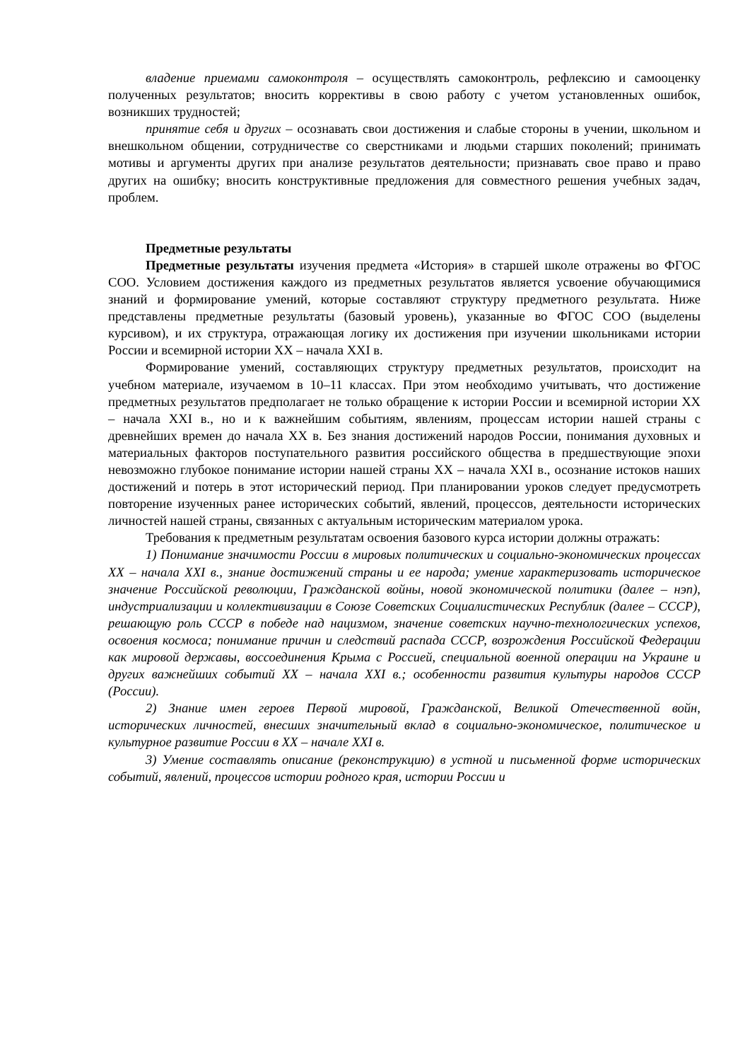владение приемами самоконтроля – осуществлять самоконтроль, рефлексию и самооценку полученных результатов; вносить коррективы в свою работу с учетом установленных ошибок, возникших трудностей;
принятие себя и других – осознавать свои достижения и слабые стороны в учении, школьном и внешкольном общении, сотрудничестве со сверстниками и людьми старших поколений; принимать мотивы и аргументы других при анализе результатов деятельности; признавать свое право и право других на ошибку; вносить конструктивные предложения для совместного решения учебных задач, проблем.
Предметные результаты
Предметные результаты изучения предмета «История» в старшей школе отражены во ФГОС СОО. Условием достижения каждого из предметных результатов является усвоение обучающимися знаний и формирование умений, которые составляют структуру предметного результата. Ниже представлены предметные результаты (базовый уровень), указанные во ФГОС СОО (выделены курсивом), и их структура, отражающая логику их достижения при изучении школьниками истории России и всемирной истории XX – начала XXI в.
Формирование умений, составляющих структуру предметных результатов, происходит на учебном материале, изучаемом в 10–11 классах. При этом необходимо учитывать, что достижение предметных результатов предполагает не только обращение к истории России и всемирной истории XX – начала XXI в., но и к важнейшим событиям, явлениям, процессам истории нашей страны с древнейших времен до начала XX в. Без знания достижений народов России, понимания духовных и материальных факторов поступательного развития российского общества в предшествующие эпохи невозможно глубокое понимание истории нашей страны XX – начала XXI в., осознание истоков наших достижений и потерь в этот исторический период. При планировании уроков следует предусмотреть повторение изученных ранее исторических событий, явлений, процессов, деятельности исторических личностей нашей страны, связанных с актуальным историческим материалом урока.
Требования к предметным результатам освоения базового курса истории должны отражать:
1) Понимание значимости России в мировых политических и социально-экономических процессах XX – начала XXI в., знание достижений страны и ее народа; умение характеризовать историческое значение Российской революции, Гражданской войны, новой экономической политики (далее – нэп), индустриализации и коллективизации в Союзе Советских Социалистических Республик (далее – СССР), решающую роль СССР в победе над нацизмом, значение советских научно-технологических успехов, освоения космоса; понимание причин и следствий распада СССР, возрождения Российской Федерации как мировой державы, воссоединения Крыма с Россией, специальной военной операции на Украине и других важнейших событий XX – начала XXI в.; особенности развития культуры народов СССР (России).
2) Знание имен героев Первой мировой, Гражданской, Великой Отечественной войн, исторических личностей, внесших значительный вклад в социально-экономическое, политическое и культурное развитие России в XX – начале XXI в.
3) Умение составлять описание (реконструкцию) в устной и письменной форме исторических событий, явлений, процессов истории родного края, истории России и